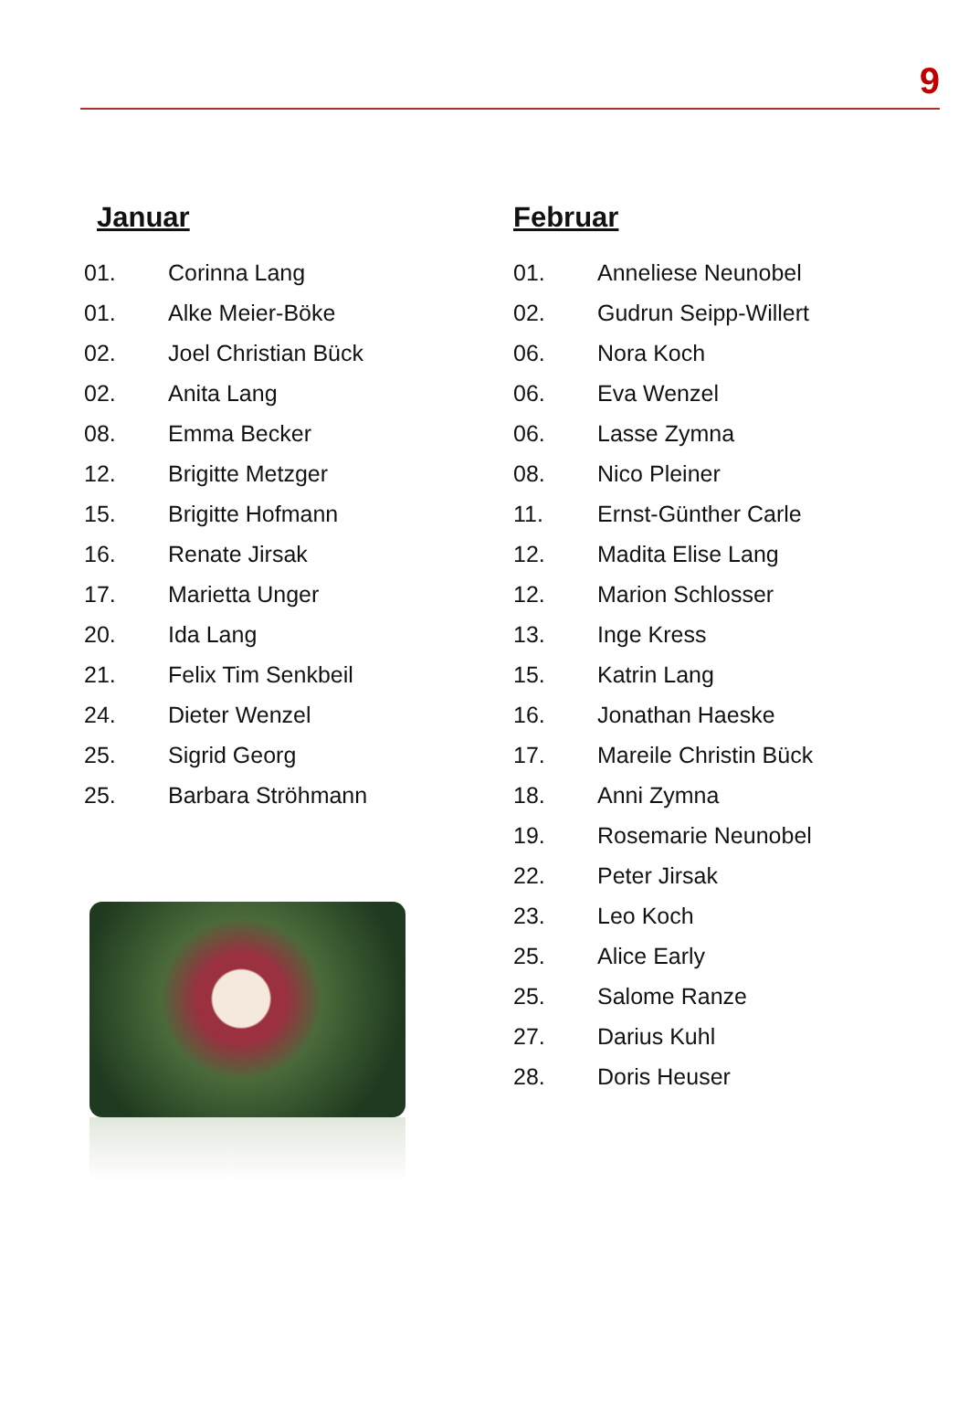9
Januar
01. Corinna Lang
01. Alke Meier-Böke
02. Joel Christian Bück
02. Anita Lang
08. Emma Becker
12. Brigitte Metzger
15. Brigitte Hofmann
16. Renate Jirsak
17. Marietta Unger
20. Ida Lang
21. Felix Tim Senkbeil
24. Dieter Wenzel
25. Sigrid Georg
25. Barbara Ströhmann
Februar
01. Anneliese Neunobel
02. Gudrun Seipp-Willert
06. Nora Koch
06. Eva Wenzel
06. Lasse Zymna
08. Nico Pleiner
11. Ernst-Günther Carle
12. Madita Elise Lang
12. Marion Schlosser
13. Inge Kress
15. Katrin Lang
16. Jonathan Haeske
17. Mareile Christin Bück
18. Anni Zymna
19. Rosemarie Neunobel
22. Peter Jirsak
23. Leo Koch
25. Alice Early
25. Salome Ranze
27. Darius Kuhl
28. Doris Heuser